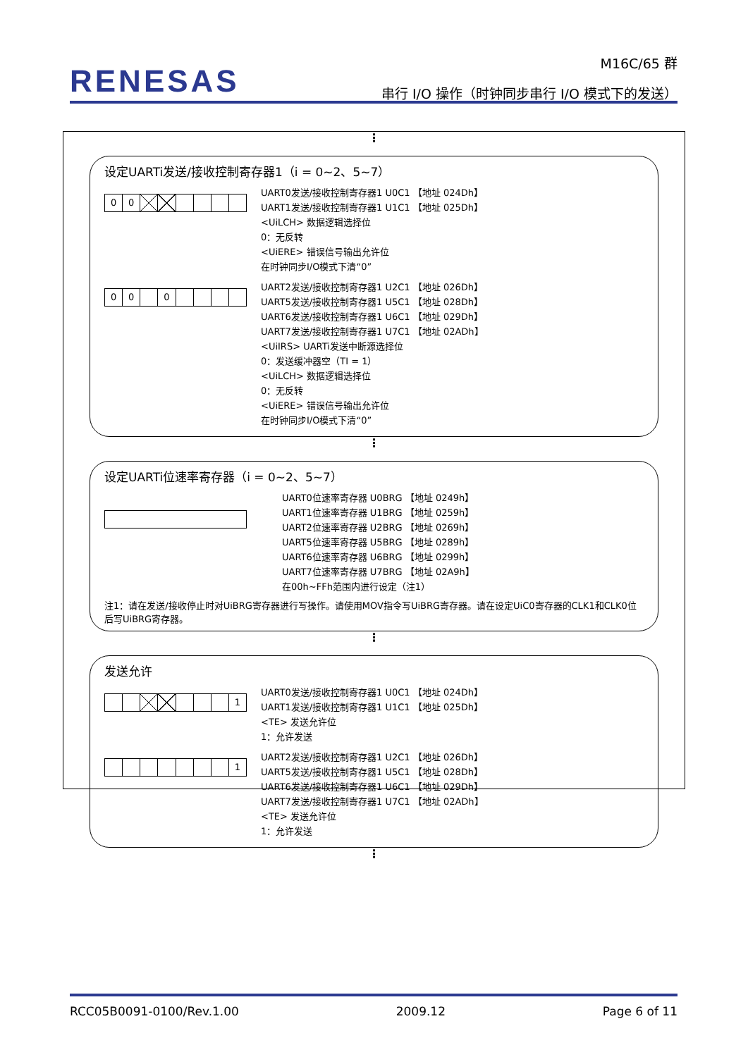RENESAS
M16C/65 群
串行 I/O 操作（时钟同步串行 I/O 模式下的发送）
⋮
设定UARTi发送/接收控制寄存器1（i = 0~2、5~7）
00
UART0发送/接收控制寄存器1 U0C1 【地址 024Dh】
UART1发送/接收控制寄存器1 U1C1 【地址 025Dh】
<UiLCH> 数据逻辑选择位
0：无反转
<UiERE> 错误信号输出允许位
在时钟同步I/O模式下清“0”
00 0
UART2发送/接收控制寄存器1 U2C1 【地址 026Dh】
UART5发送/接收控制寄存器1 U5C1 【地址 028Dh】
UART6发送/接收控制寄存器1 U6C1 【地址 029Dh】
UART7发送/接收控制寄存器1 U7C1 【地址 02ADh】
<UiIRS> UARTi发送中断源选择位
0：发送缓冲器空（TI = 1）
<UiLCH> 数据逻辑选择位
0：无反转
<UiERE> 错误信号输出允许位
在时钟同步I/O模式下清“0”
⋮
设定UARTi位速率寄存器（i = 0~2、5~7）
UART0位速率寄存器 U0BRG 【地址 0249h】
UART1位速率寄存器 U1BRG 【地址 0259h】
UART2位速率寄存器 U2BRG 【地址 0269h】
UART5位速率寄存器 U5BRG 【地址 0289h】
UART6位速率寄存器 U6BRG 【地址 0299h】
UART7位速率寄存器 U7BRG 【地址 02A9h】
在00h~FFh范围内进行设定（注1）
注1：请在发送/接收停止时对UiBRG寄存器进行写操作。请使用MOV指令写UiBRG寄存器。请在设定UiC0寄存器的CLK1和CLK0位后写UiBRG寄存器。
⋮
发送允许
1
UART0发送/接收控制寄存器1 U0C1 【地址 024Dh】
UART1发送/接收控制寄存器1 U1C1 【地址 025Dh】
<TE> 发送允许位
1：允许发送
1
UART2发送/接收控制寄存器1 U2C1 【地址 026Dh】
UART5发送/接收控制寄存器1 U5C1 【地址 028Dh】
UART6发送/接收控制寄存器1 U6C1 【地址 029Dh】
UART7发送/接收控制寄存器1 U7C1 【地址 02ADh】
<TE> 发送允许位
1：允许发送
⋮
RCC05B0091-0100/Rev.1.00 2009.12 Page 6 of 11